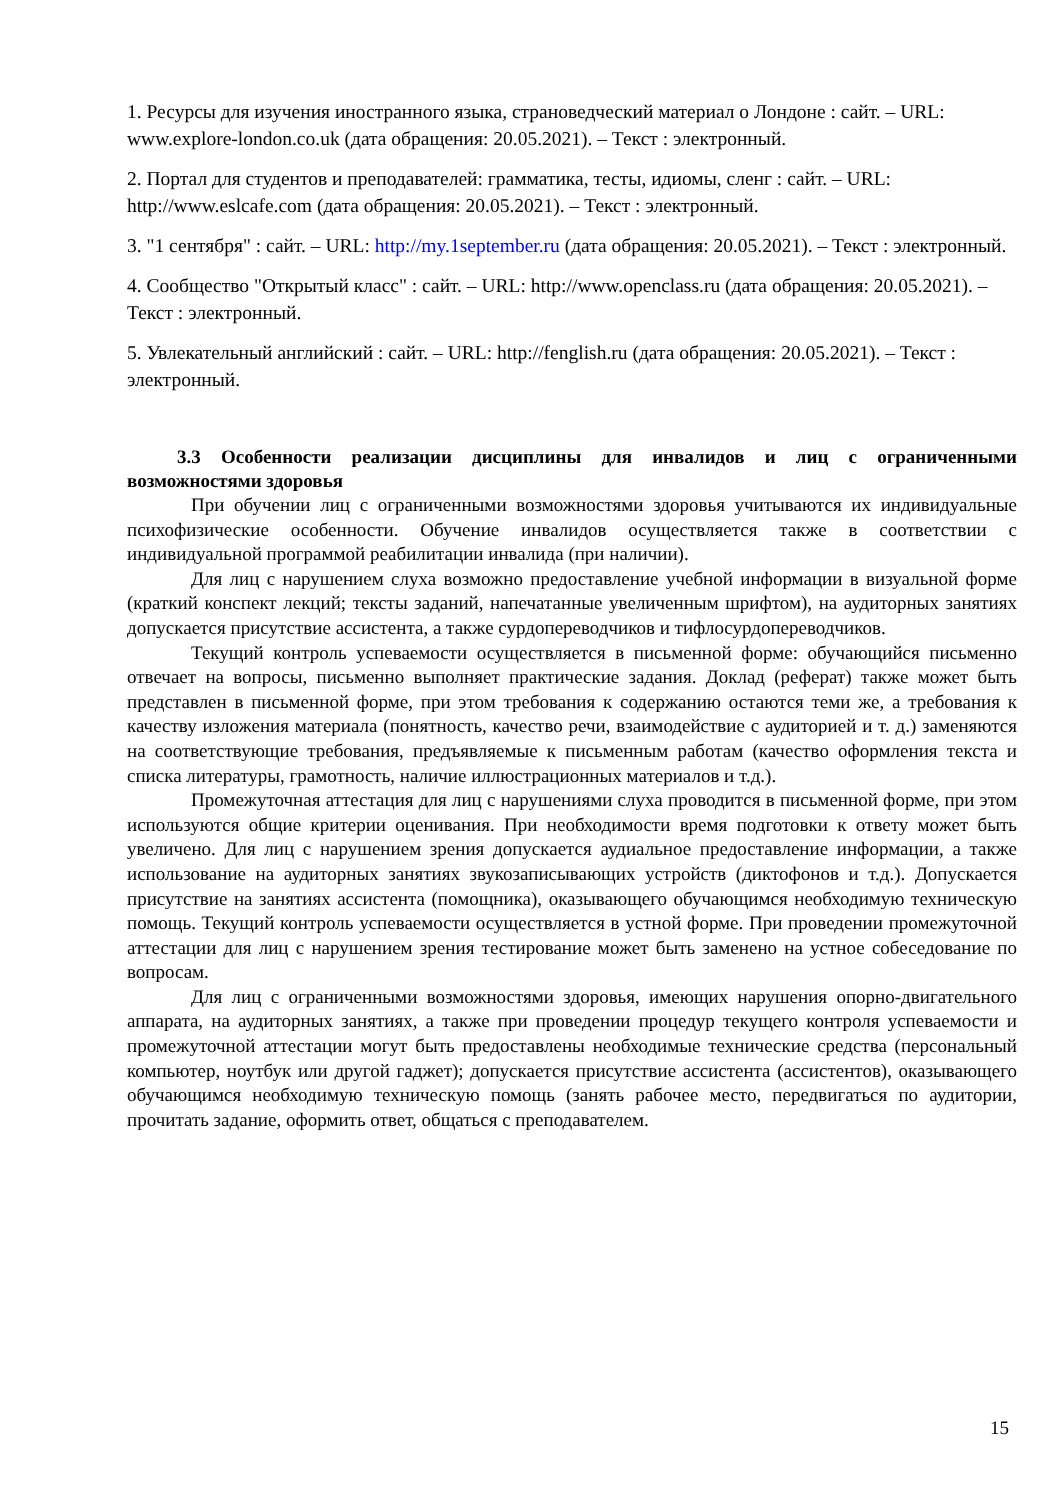1. Ресурсы для изучения иностранного языка, страноведческий материал о Лондоне : сайт. – URL: www.explore-london.co.uk (дата обращения: 20.05.2021). – Текст : электронный.
2. Портал для студентов и преподавателей: грамматика, тесты, идиомы, сленг : сайт. – URL: http://www.eslcafe.com (дата обращения: 20.05.2021). – Текст : электронный.
3. "1 сентября" : сайт. – URL: http://my.1september.ru (дата обращения: 20.05.2021). – Текст : электронный.
4. Сообщество "Открытый класс" : сайт. – URL: http://www.openclass.ru (дата обращения: 20.05.2021). – Текст : электронный.
5. Увлекательный английский : сайт. – URL: http://fenglish.ru (дата обращения: 20.05.2021). – Текст : электронный.
3.3 Особенности реализации дисциплины для инвалидов и лиц с ограниченными возможностями здоровья
При обучении лиц с ограниченными возможностями здоровья учитываются их индивидуальные психофизические особенности. Обучение инвалидов осуществляется также в соответствии с индивидуальной программой реабилитации инвалида (при наличии).
Для лиц с нарушением слуха возможно предоставление учебной информации в визуальной форме (краткий конспект лекций; тексты заданий, напечатанные увеличенным шрифтом), на аудиторных занятиях допускается присутствие ассистента, а также сурдопереводчиков и тифлосурдопереводчиков.
Текущий контроль успеваемости осуществляется в письменной форме: обучающийся письменно отвечает на вопросы, письменно выполняет практические задания. Доклад (реферат) также может быть представлен в письменной форме, при этом требования к содержанию остаются теми же, а требования к качеству изложения материала (понятность, качество речи, взаимодействие с аудиторией и т. д.) заменяются на соответствующие требования, предъявляемые к письменным работам (качество оформления текста и списка литературы, грамотность, наличие иллюстрационных материалов и т.д.).
Промежуточная аттестация для лиц с нарушениями слуха проводится в письменной форме, при этом используются общие критерии оценивания. При необходимости время подготовки к ответу может быть увеличено. Для лиц с нарушением зрения допускается аудиальное предоставление информации, а также использование на аудиторных занятиях звукозаписывающих устройств (диктофонов и т.д.). Допускается присутствие на занятиях ассистента (помощника), оказывающего обучающимся необходимую техническую помощь. Текущий контроль успеваемости осуществляется в устной форме. При проведении промежуточной аттестации для лиц с нарушением зрения тестирование может быть заменено на устное собеседование по вопросам.
Для лиц с ограниченными возможностями здоровья, имеющих нарушения опорно-двигательного аппарата, на аудиторных занятиях, а также при проведении процедур текущего контроля успеваемости и промежуточной аттестации могут быть предоставлены необходимые технические средства (персональный компьютер, ноутбук или другой гаджет); допускается присутствие ассистента (ассистентов), оказывающего обучающимся необходимую техническую помощь (занять рабочее место, передвигаться по аудитории, прочитать задание, оформить ответ, общаться с преподавателем.
15